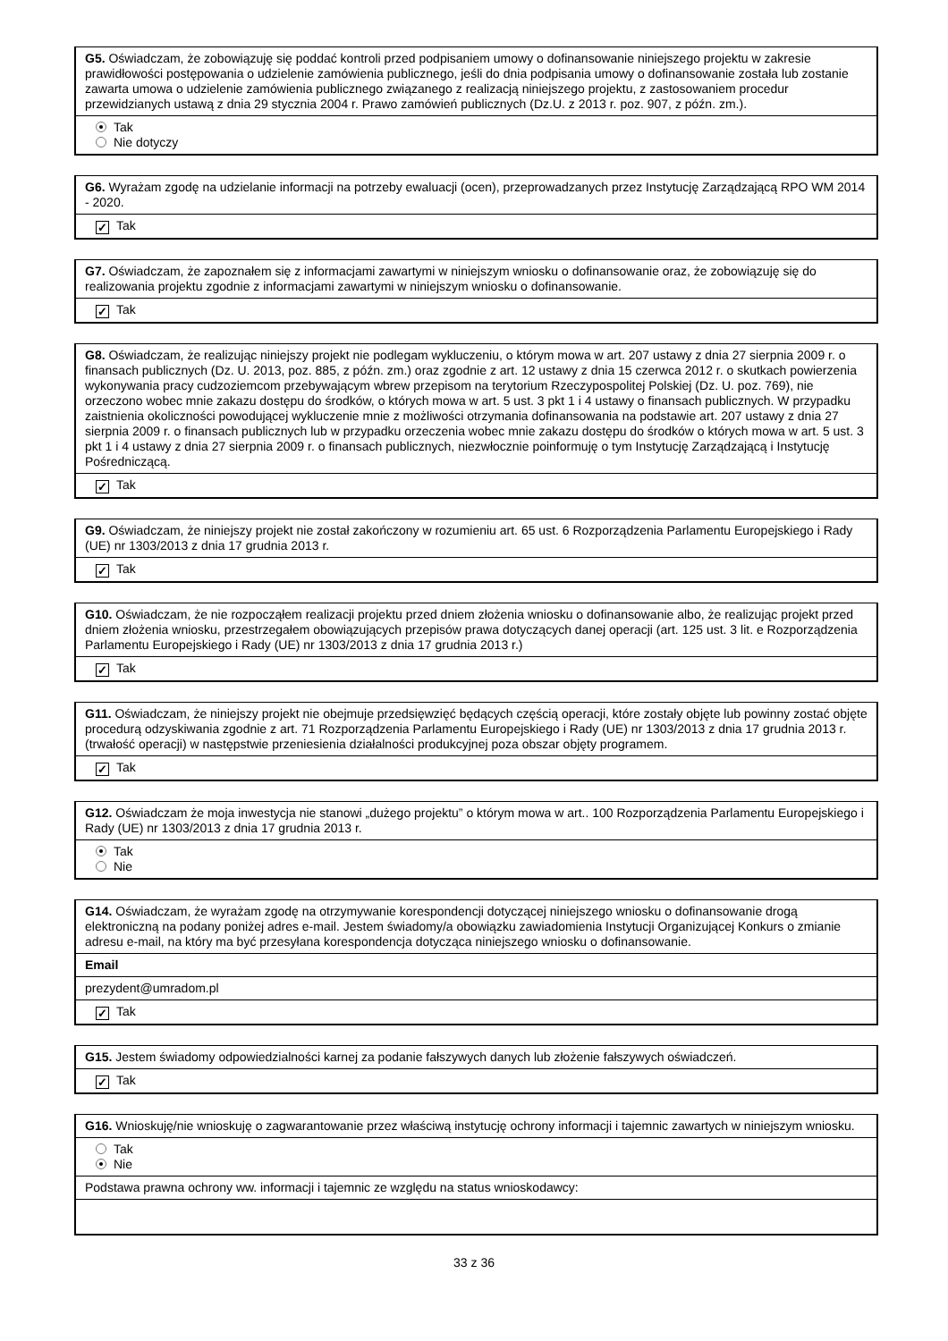G5. Oświadczam, że zobowiązuję się poddać kontroli przed podpisaniem umowy o dofinansowanie niniejszego projektu w zakresie prawidłowości postępowania o udzielenie zamówienia publicznego, jeśli do dnia podpisania umowy o dofinansowanie została lub zostanie zawarta umowa o udzielenie zamówienia publicznego związanego z realizacją niniejszego projektu, z zastosowaniem procedur przewidzianych ustawą z dnia 29 stycznia 2004 r. Prawo zamówień publicznych (Dz.U. z 2013 r. poz. 907, z późn. zm.).
Tak
Nie dotyczy
G6. Wyrażam zgodę na udzielanie informacji na potrzeby ewaluacji (ocen), przeprowadzanych przez Instytucję Zarządzającą RPO WM 2014 - 2020.
✓ Tak
G7. Oświadczam, że zapoznałem się z informacjami zawartymi w niniejszym wniosku o dofinansowanie oraz, że zobowiązuję się do realizowania projektu zgodnie z informacjami zawartymi w niniejszym wniosku o dofinansowanie.
✓ Tak
G8. Oświadczam, że realizując niniejszy projekt nie podlegam wykluczeniu, o którym mowa w art. 207 ustawy z dnia 27 sierpnia 2009 r. o finansach publicznych (Dz. U. 2013, poz. 885, z późn. zm.) oraz zgodnie z art. 12 ustawy z dnia 15 czerwca 2012 r. o skutkach powierzenia wykonywania pracy cudzoziemcom przebywającym wbrew przepisom na terytorium Rzeczypospolitej Polskiej (Dz. U. poz. 769), nie orzeczono wobec mnie zakazu dostępu do środków, o których mowa w art. 5 ust. 3 pkt 1 i 4 ustawy o finansach publicznych. W przypadku zaistnienia okoliczności powodującej wykluczenie mnie z możliwości otrzymania dofinansowania na podstawie art. 207 ustawy z dnia 27 sierpnia 2009 r. o finansach publicznych lub w przypadku orzeczenia wobec mnie zakazu dostępu do środków o których mowa w art. 5 ust. 3 pkt 1 i 4 ustawy z dnia 27 sierpnia 2009 r. o finansach publicznych, niezwłocznie poinformuję o tym Instytucję Zarządzającą i Instytucję Pośredniczącą.
✓ Tak
G9. Oświadczam, że niniejszy projekt nie został zakończony w rozumieniu art. 65 ust. 6 Rozporządzenia Parlamentu Europejskiego i Rady (UE) nr 1303/2013 z dnia 17 grudnia 2013 r.
✓ Tak
G10. Oświadczam, że nie rozpocząłem realizacji projektu przed dniem złożenia wniosku o dofinansowanie albo, że realizując projekt przed dniem złożenia wniosku, przestrzegałem obowiązujących przepisów prawa dotyczących danej operacji (art. 125 ust. 3 lit. e Rozporządzenia Parlamentu Europejskiego i Rady (UE) nr 1303/2013 z dnia 17 grudnia 2013 r.)
✓ Tak
G11. Oświadczam, że niniejszy projekt nie obejmuje przedsięwzięć będących częścią operacji, które zostały objęte lub powinny zostać objęte procedurą odzyskiwania zgodnie z art. 71 Rozporządzenia Parlamentu Europejskiego i Rady (UE) nr 1303/2013 z dnia 17 grudnia 2013 r. (trwałość operacji) w następstwie przeniesienia działalności produkcyjnej poza obszar objęty programem.
✓ Tak
G12. Oświadczam że moja inwestycja nie stanowi „dużego projektu” o którym mowa w art.. 100 Rozporządzenia Parlamentu Europejskiego i Rady (UE) nr 1303/2013 z dnia 17 grudnia 2013 r.
Tak
Nie
G14. Oświadczam, że wyrażam zgodę na otrzymywanie korespondencji dotyczącej niniejszego wniosku o dofinansowanie drogą elektroniczną na podany poniżej adres e-mail. Jestem świadomy/a obowiązku zawiadomienia Instytucji Organizującej Konkurs o zmianie adresu e-mail, na który ma być przesyłana korespondencja dotycząca niniejszego wniosku o dofinansowanie.
Email
prezydent@umradom.pl
✓ Tak
G15. Jestem świadomy odpowiedzialności karnej za podanie fałszywych danych lub złożenie fałszywych oświadczeń.
✓ Tak
G16. Wnioskuję/nie wnioskuję o zagwarantowanie przez właściwą instytucję ochrony informacji i tajemnic zawartych w niniejszym wniosku.
Tak
Nie
Podstawa prawna ochrony ww. informacji i tajemnic ze względu na status wnioskodawcy:
33 z 36